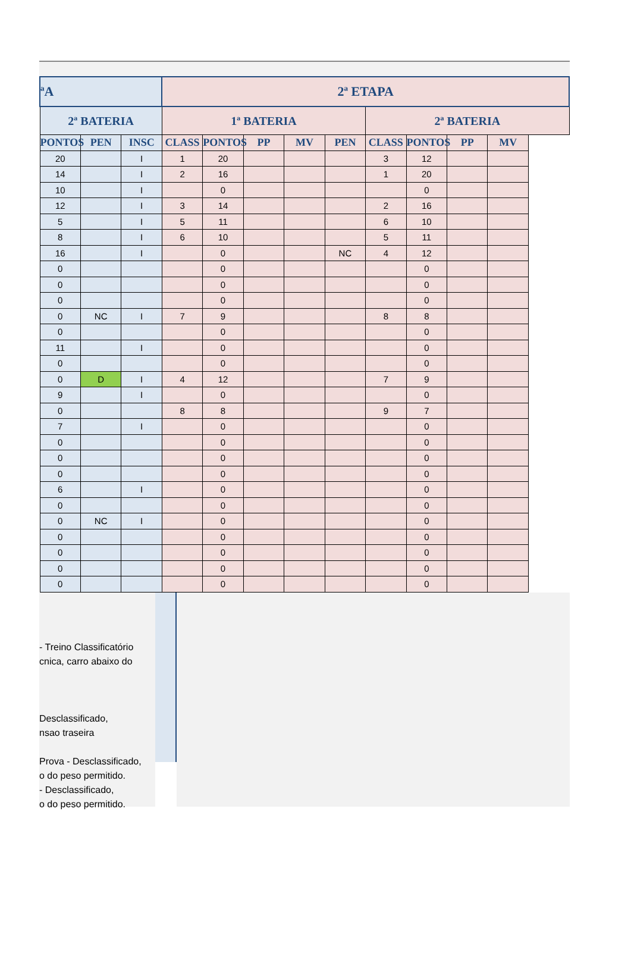| ªA | | | 2ª ETAPA | | | | | | | | |
| --- | --- | --- | --- | --- | --- | --- | --- | --- | --- | --- | --- |
| 2ª BATERIA | | | 1ª BATERIA | | | | | 2ª BATERIA | | | |
| PONTOS | PEN | INSC | CLASS | PONTOS | PP | MV | PEN | CLASS | PONTOS | PP | MV |
| 20 | | I | 1 | 20 | | | | 3 | 12 | | |
| 14 | | I | 2 | 16 | | | | 1 | 20 | | |
| 10 | | I | | 0 | | | | | 0 | | |
| 12 | | I | 3 | 14 | | | | 2 | 16 | | |
| 5 | | I | 5 | 11 | | | | 6 | 10 | | |
| 8 | | I | 6 | 10 | | | | 5 | 11 | | |
| 16 | | I | | 0 | | | NC | 4 | 12 | | |
| 0 | | | | 0 | | | | | 0 | | |
| 0 | | | | 0 | | | | | 0 | | |
| 0 | | | | 0 | | | | | 0 | | |
| 0 | NC | I | 7 | 9 | | | | 8 | 8 | | |
| 0 | | | | 0 | | | | | 0 | | |
| 11 | | I | | 0 | | | | | 0 | | |
| 0 | | | | 0 | | | | | 0 | | |
| 0 | D | I | 4 | 12 | | | | 7 | 9 | | |
| 9 | | I | | 0 | | | | | 0 | | |
| 0 | | | 8 | 8 | | | | 9 | 7 | | |
| 7 | | I | | 0 | | | | | 0 | | |
| 0 | | | | 0 | | | | | 0 | | |
| 0 | | | | 0 | | | | | 0 | | |
| 0 | | | | 0 | | | | | 0 | | |
| 6 | | I | | 0 | | | | | 0 | | |
| 0 | | | | 0 | | | | | 0 | | |
| 0 | NC | I | | 0 | | | | | 0 | | |
| 0 | | | | 0 | | | | | 0 | | |
| 0 | | | | 0 | | | | | 0 | | |
| 0 | | | | 0 | | | | | 0 | | |
| 0 | | | | 0 | | | | | 0 | | |
- Treino Classificatório
cnica, carro abaixo do
Desclassificado,
nsao traseira
Prova - Desclassificado,
o do peso permitido.
- Desclassificado,
o do peso permitido.